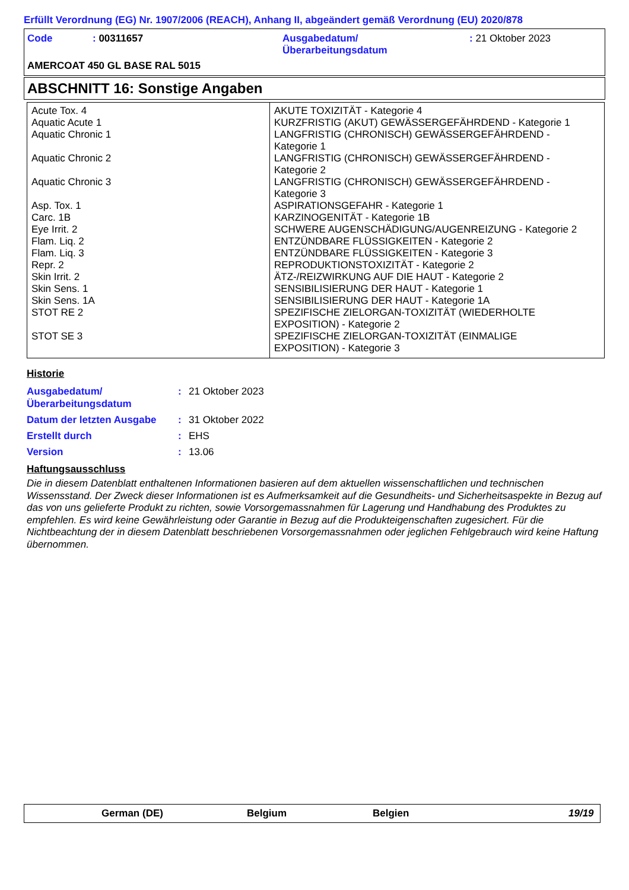Erfüllt Verordnung (EG) Nr. 1907/2006 (REACH), Anhang II, abgeändert gemäß Verordnung (EU) 2020/878
Code : 00311657 Ausgabedatum/
Überarbeitungsdatum
: 21 Oktober 2023
AMERCOAT 450 GL BASE RAL 5015
ABSCHNITT 16: Sonstige Angaben
| Acute Tox. 4 Aquatic Acute 1 Aquatic Chronic 1 Aquatic Chronic 2 Aquatic Chronic 3 Asp. Tox. 1 Carc. 1B Eye Irrit. 2 Flam. Liq. 2 Flam. Liq. 3 Repr. 2 Skin Irrit. 2 Skin Sens. 1 Skin Sens. 1A STOT RE 2 STOT SE 3 | AKUTE TOXIZITÄT - Kategorie 4 KURZFRISTIG (AKUT) GEWÄSSERGEFÄHRDEND - Kategorie 1 LANGFRISTIG (CHRONISCH) GEWÄSSERGEFÄHRDEND - Kategorie 1 LANGFRISTIG (CHRONISCH) GEWÄSSERGEFÄHRDEND - Kategorie 2 LANGFRISTIG (CHRONISCH) GEWÄSSERGEFÄHRDEND - Kategorie 3 ASPIRATIONSGEFAHR - Kategorie 1 KARZINOGENITÄT - Kategorie 1B SCHWERE AUGENSCHÄDIGUNG/AUGENREIZUNG - Kategorie 2 ENTZÜNDBARE FLÜSSIGKEITEN - Kategorie 2 ENTZÜNDBARE FLÜSSIGKEITEN - Kategorie 3 REPRODUKTIONSTOXIZITÄT - Kategorie 2 ÄTZ-/REIZWIRKUNG AUF DIE HAUT - Kategorie 2 SENSIBILISIERUNG DER HAUT - Kategorie 1 SENSIBILISIERUNG DER HAUT - Kategorie 1A SPEZIFISCHE ZIELORGAN-TOXIZITÄT (WIEDERHOLTE EXPOSITION) - Kategorie 2 SPEZIFISCHE ZIELORGAN-TOXIZITÄT (EINMALIGE EXPOSITION) - Kategorie 3 |
Historie
| Ausgabedatum/ Überarbeitungsdatum | : | 21 Oktober 2023 |
| Datum der letzten Ausgabe | : | 31 Oktober 2022 |
| Erstellt durch | : | EHS |
| Version | : | 13.06 |
Haftungsausschluss
Die in diesem Datenblatt enthaltenen Informationen basieren auf dem aktuellen wissenschaftlichen und technischen Wissensstand. Der Zweck dieser Informationen ist es Aufmerksamkeit auf die Gesundheits- und Sicherheitsaspekte in Bezug auf das von uns gelieferte Produkt zu richten, sowie Vorsorgemassnahmen für Lagerung und Handhabung des Produktes zu empfehlen. Es wird keine Gewährleistung oder Garantie in Bezug auf die Produkteigenschaften zugesichert. Für die Nichtbeachtung der in diesem Datenblatt beschriebenen Vorsorgemassnahmen oder jeglichen Fehlgebrauch wird keine Haftung übernommen.
German (DE) Belgium Belgien 19/19